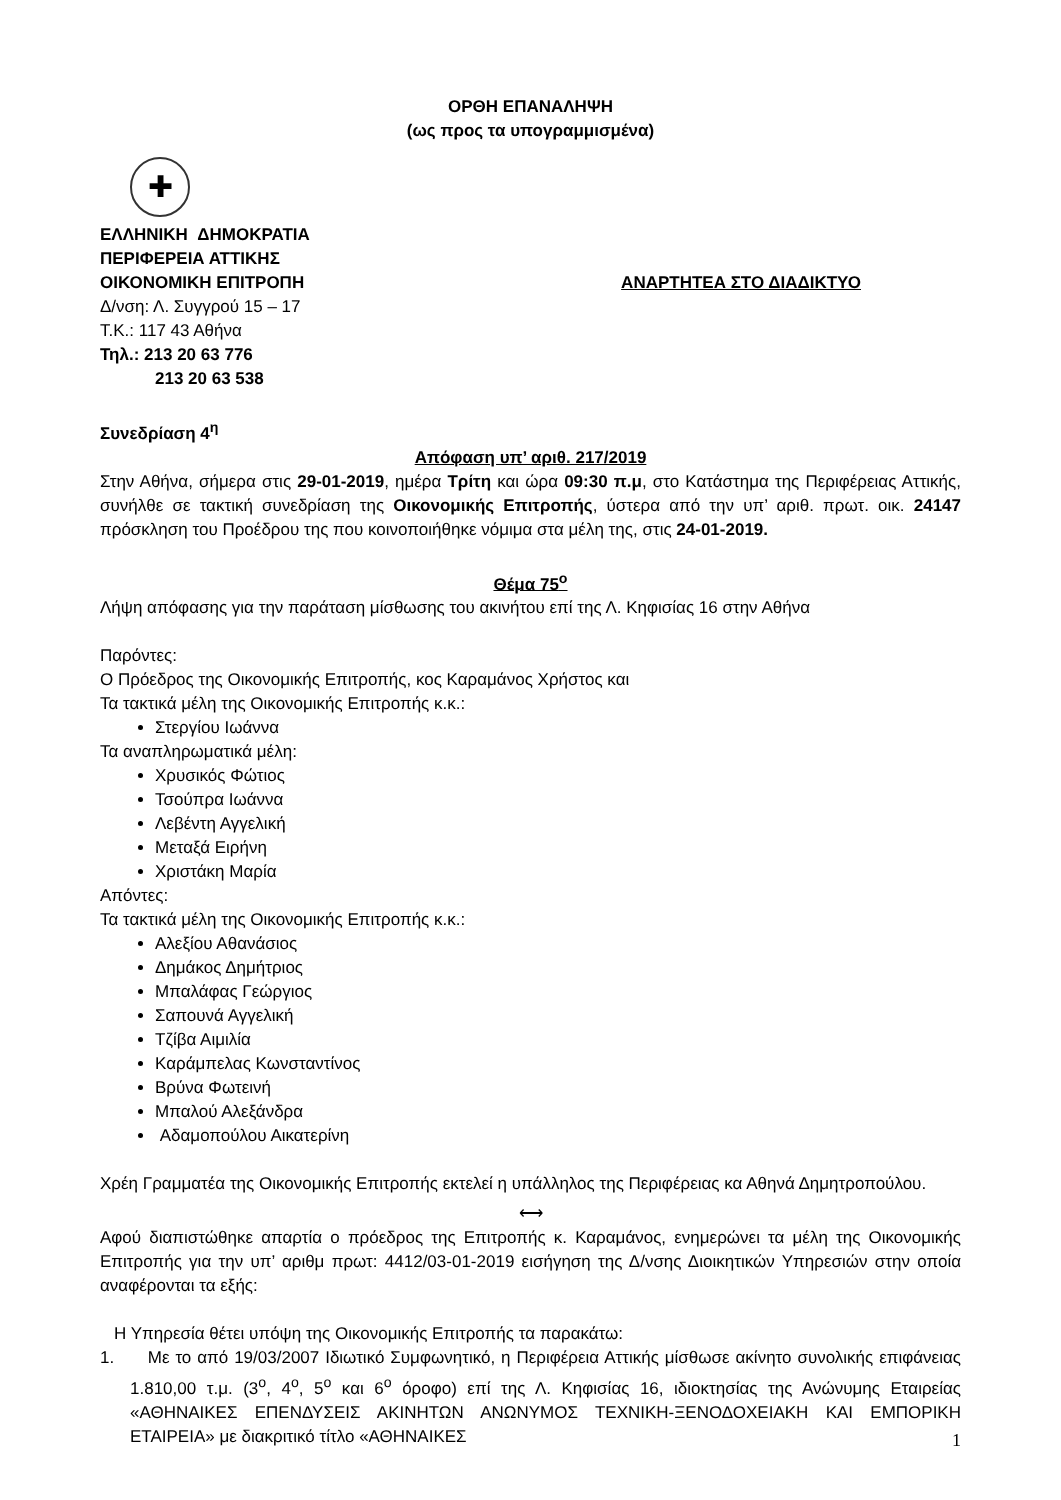ΟΡΘΗ ΕΠΑΝΑΛΗΨΗ
(ως προς τα υπογραμμισμένα)
✚
ΕΛΛΗΝΙΚΗ ΔΗΜΟΚΡΑΤΙΑ
ΠΕΡΙΦΕΡΕΙΑ ΑΤΤΙΚΗΣ
ΟΙΚΟΝΟΜΙΚΗ ΕΠΙΤΡΟΠΗ ΑΝΑΡΤΗΤΕΑ ΣΤΟ ΔΙΑΔΙΚΤΥΟ
Δ/νση: Λ. Συγγρού 15 – 17
Τ.Κ.: 117 43 Αθήνα
Τηλ.: 213 20 63 776
213 20 63 538
Συνεδρίαση 4<sup>η</sup>
Απόφαση υπ’ αριθ. 217/2019
Στην Αθήνα, σήμερα στις 29-01-2019, ημέρα Τρίτη και ώρα 09:30 π.μ, στο Κατάστημα της Περιφέρειας Αττικής, συνήλθε σε τακτική συνεδρίαση της Οικονομικής Επιτροπής, ύστερα από την υπ’ αριθ. πρωτ. οικ. 24147 πρόσκληση του Προέδρου της που κοινοποιήθηκε νόμιμα στα μέλη της, στις 24-01-2019.
Θέμα 75<sup>ο</sup>
Λήψη απόφασης για την παράταση μίσθωσης του ακινήτου επί της Λ. Κηφισίας 16 στην Αθήνα
Παρόντες:
Ο Πρόεδρος της Οικονομικής Επιτροπής, κος Καραμάνος Χρήστος και
Τα τακτικά μέλη της Οικονομικής Επιτροπής κ.κ.:
Στεργίου Ιωάννα
Τα αναπληρωματικά μέλη:
Χρυσικός Φώτιος
Τσούπρα Ιωάννα
Λεβέντη Αγγελική
Μεταξά Ειρήνη
Χριστάκη Μαρία
Απόντες:
Τα τακτικά μέλη της Οικονομικής Επιτροπής κ.κ.:
Αλεξίου Αθανάσιος
Δημάκος Δημήτριος
Μπαλάφας Γεώργιος
Σαπουνά Αγγελική
Τζίβα Αιμιλία
Καράμπελας Κωνσταντίνος
Βρύνα Φωτεινή
Μπαλού Αλεξάνδρα
Αδαμοπούλου Αικατερίνη
Χρέη Γραμματέα της Οικονομικής Επιτροπής εκτελεί η υπάλληλος της Περιφέρειας κα Αθηνά Δημητροπούλου.
⟷
Αφού διαπιστώθηκε απαρτία ο πρόεδρος της Επιτροπής κ. Καραμάνος, ενημερώνει τα μέλη της Οικονομικής Επιτροπής για την υπ’ αριθμ πρωτ: 4412/03-01-2019 εισήγηση της Δ/νσης Διοικητικών Υπηρεσιών στην οποία αναφέρονται τα εξής:
Η Υπηρεσία θέτει υπόψη της Οικονομικής Επιτροπής τα παρακάτω:
1. Με το από 19/03/2007 Ιδιωτικό Συμφωνητικό, η Περιφέρεια Αττικής μίσθωσε ακίνητο συνολικής επιφάνειας 1.810,00 τ.μ. (3<sup>ο</sup>, 4<sup>ο</sup>, 5<sup>ο</sup> και 6<sup>ο</sup> όροφο) επί της Λ. Κηφισίας 16, ιδιοκτησίας της Ανώνυμης Εταιρείας «ΑΘΗΝΑΙΚΕΣ ΕΠΕΝΔΥΣΕΙΣ ΑΚΙΝΗΤΩΝ ΑΝΩΝΥΜΟΣ ΤΕΧΝΙΚΗ-ΞΕΝΟΔΟΧΕΙΑΚΗ ΚΑΙ ΕΜΠΟΡΙΚΗ ΕΤΑΙΡΕΙΑ» με διακριτικό τίτλο «ΑΘΗΝΑΙΚΕΣ
1